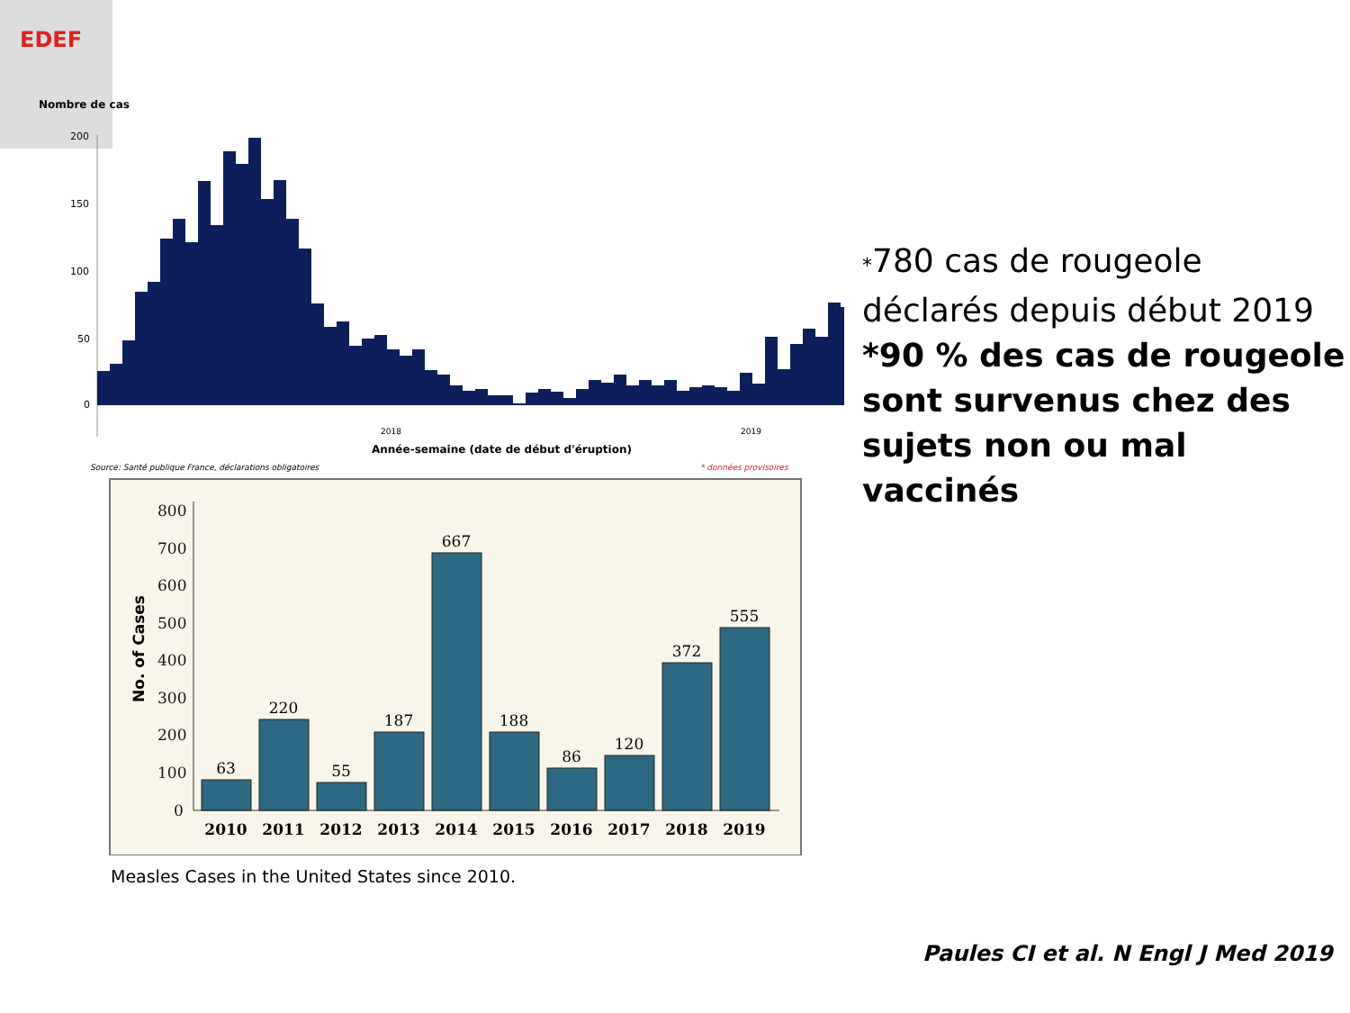EDEF
Nombre de cas
200
150
100
50
0
2018
2019
Année-semaine (date de début d'éruption)
Source: Santé publique France, déclarations obligatoires
* données provisoires
800
700
600
500
400
300
200
100
0
No. of Cases
63
220
55
187
667
188
86
120
372
555
2010
2011
2012
2013
2014
2015
2016
2017
2018
2019
Measles Cases in the United States since 2010.
*780 cas de rougeole déclarés depuis début 2019
*90 % des cas de rougeole sont survenus chez des sujets non ou mal vaccinés
Paules CI et al. N Engl J Med 2019